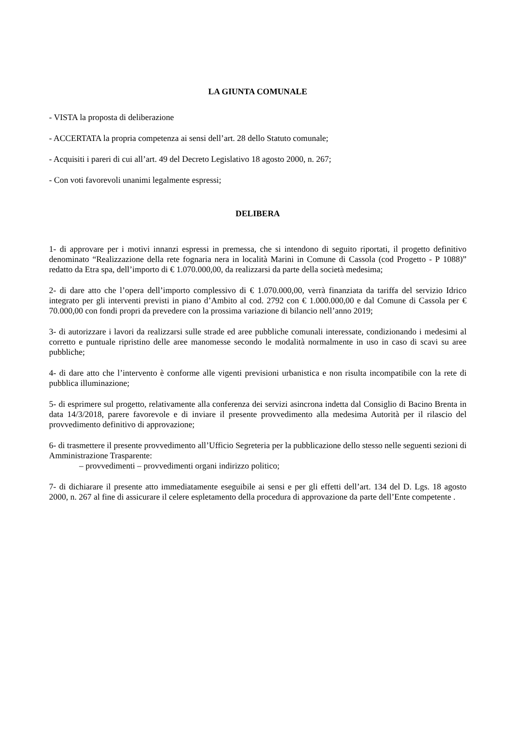LA GIUNTA COMUNALE
- VISTA la proposta di deliberazione
- ACCERTATA la propria competenza ai sensi dell’art. 28 dello Statuto comunale;
- Acquisiti i pareri di cui all’art. 49 del Decreto Legislativo 18 agosto 2000, n. 267;
- Con voti favorevoli unanimi legalmente espressi;
DELIBERA
1- di approvare per i motivi innanzi espressi in premessa, che si intendono di seguito riportati, il progetto definitivo denominato “Realizzazione della rete fognaria nera in località Marini in Comune di Cassola (cod Progetto - P 1088)” redatto da Etra spa, dell’importo di € 1.070.000,00, da realizzarsi da parte della società medesima;
2- di dare atto che l’opera dell’importo complessivo di € 1.070.000,00, verrà finanziata da tariffa del servizio Idrico integrato per gli interventi previsti in piano d’Ambito al cod. 2792 con € 1.000.000,00 e dal Comune di Cassola per € 70.000,00 con fondi propri da prevedere con la prossima variazione di bilancio nell’anno 2019;
3- di autorizzare i lavori da realizzarsi sulle strade ed aree pubbliche comunali interessate, condizionando i medesimi al corretto e puntuale ripristino delle aree manomesse secondo le modalità normalmente in uso in caso di scavi su aree pubbliche;
4- di dare atto che l’intervento è conforme alle vigenti previsioni urbanistica e non risulta incompatibile con la rete di pubblica illuminazione;
5- di esprimere sul progetto, relativamente alla conferenza dei servizi asincrona indetta dal Consiglio di Bacino Brenta in data 14/3/2018, parere favorevole e di inviare il presente provvedimento alla medesima Autorità per il rilascio del provvedimento definitivo di approvazione;
6- di trasmettere il presente provvedimento all’Ufficio Segreteria per la pubblicazione dello stesso nelle seguenti sezioni di Amministrazione Trasparente:
– provvedimenti – provvedimenti organi indirizzo politico;
7- di dichiarare il presente atto immediatamente eseguibile ai sensi e per gli effetti dell’art. 134 del D. Lgs. 18 agosto 2000, n. 267 al fine di assicurare il celere espletamento della procedura di approvazione da parte dell’Ente competente .